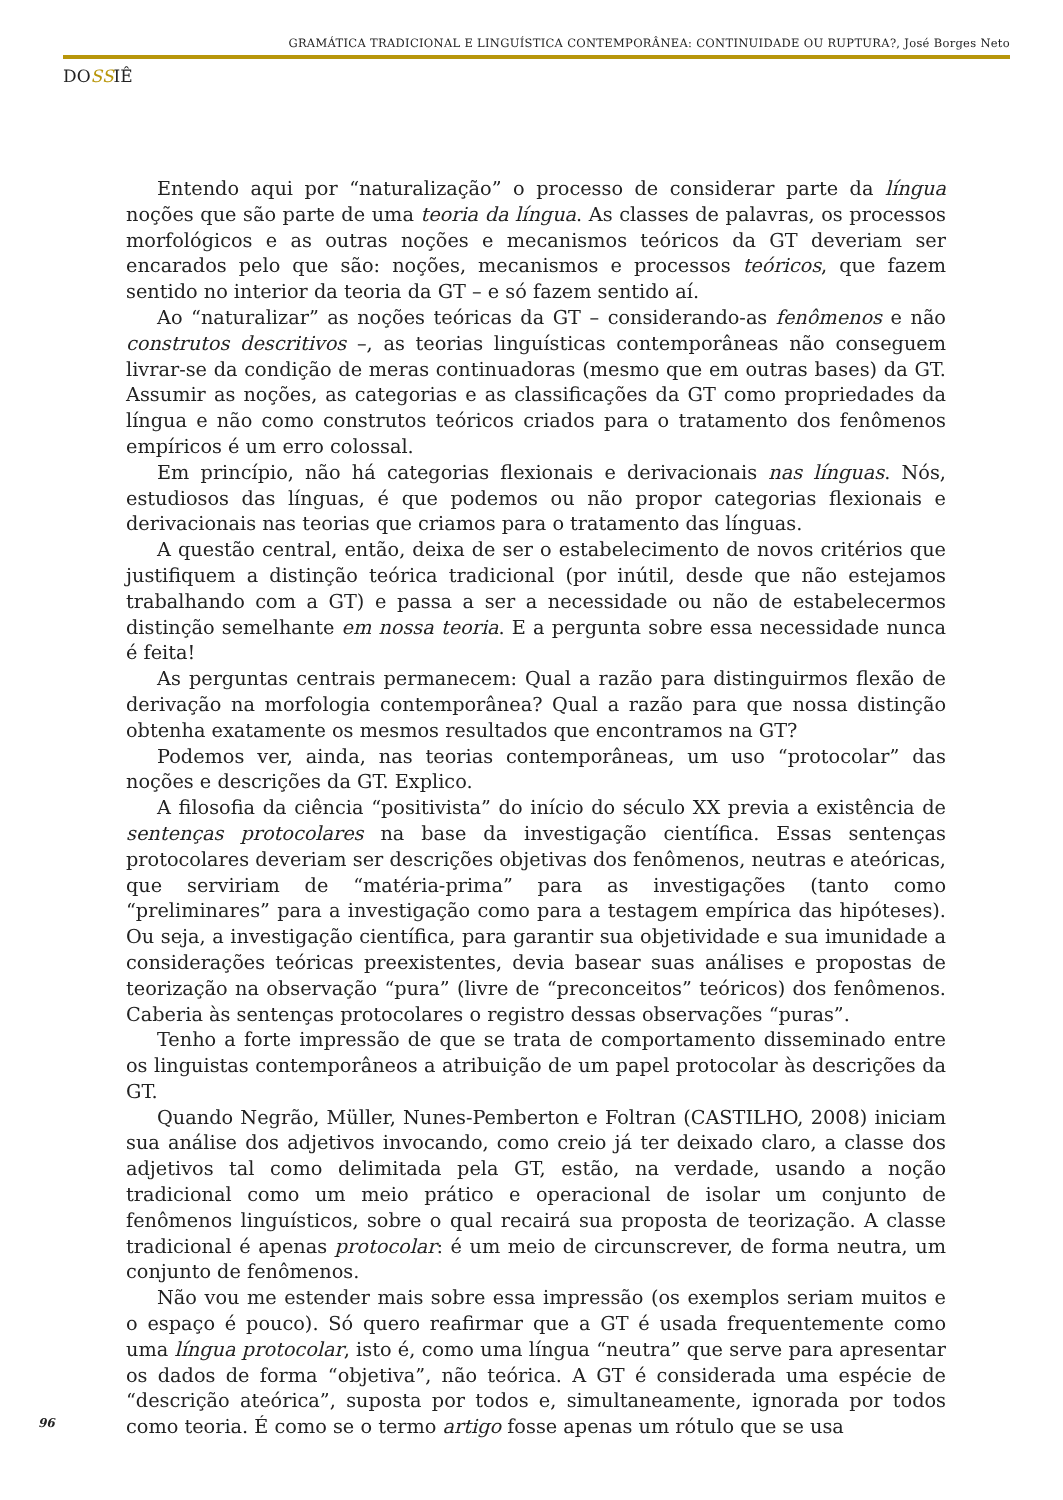GRAMÁTICA TRADICIONAL E LINGUÍSTICA CONTEMPORÂNEA: CONTINUIDADE OU RUPTURA?, José Borges Neto
DOSSIÊ
Entendo aqui por “naturalização” o processo de considerar parte da língua noções que são parte de uma teoria da língua. As classes de palavras, os processos morfológicos e as outras noções e mecanismos teóricos da GT deveriam ser encarados pelo que são: noções, mecanismos e processos teóricos, que fazem sentido no interior da teoria da GT – e só fazem sentido aí.
Ao “naturalizar” as noções teóricas da GT – considerando-as fenômenos e não construtos descritivos –, as teorias linguísticas contemporâneas não conseguem livrar-se da condição de meras continuadoras (mesmo que em outras bases) da GT. Assumir as noções, as categorias e as classificações da GT como propriedades da língua e não como construtos teóricos criados para o tratamento dos fenômenos empíricos é um erro colossal.
Em princípio, não há categorias flexionais e derivacionais nas línguas. Nós, estudiosos das línguas, é que podemos ou não propor categorias flexionais e derivacionais nas teorias que criamos para o tratamento das línguas.
A questão central, então, deixa de ser o estabelecimento de novos critérios que justifiquem a distinção teórica tradicional (por inútil, desde que não estejamos trabalhando com a GT) e passa a ser a necessidade ou não de estabelecermos distinção semelhante em nossa teoria. E a pergunta sobre essa necessidade nunca é feita!
As perguntas centrais permanecem: Qual a razão para distinguirmos flexão de derivação na morfologia contemporânea? Qual a razão para que nossa distinção obtenha exatamente os mesmos resultados que encontramos na GT?
Podemos ver, ainda, nas teorias contemporâneas, um uso “protocolar” das noções e descrições da GT. Explico.
A filosofia da ciência “positivista” do início do século XX previa a existência de sentenças protocolares na base da investigação científica. Essas sentenças protocolares deveriam ser descrições objetivas dos fenômenos, neutras e ateóricas, que serviriam de “matéria-prima” para as investigações (tanto como “preliminares” para a investigação como para a testagem empírica das hipóteses). Ou seja, a investigação científica, para garantir sua objetividade e sua imunidade a considerações teóricas preexistentes, devia basear suas análises e propostas de teorização na observação “pura” (livre de “preconceitos” teóricos) dos fenômenos. Caberia às sentenças protocolares o registro dessas observações “puras”.
Tenho a forte impressão de que se trata de comportamento disseminado entre os linguistas contemporâneos a atribuição de um papel protocolar às descrições da GT.
Quando Negrão, Müller, Nunes-Pemberton e Foltran (CASTILHO, 2008) iniciam sua análise dos adjetivos invocando, como creio já ter deixado claro, a classe dos adjetivos tal como delimitada pela GT, estão, na verdade, usando a noção tradicional como um meio prático e operacional de isolar um conjunto de fenômenos linguísticos, sobre o qual recairá sua proposta de teorização. A classe tradicional é apenas protocolar: é um meio de circunscrever, de forma neutra, um conjunto de fenômenos.
Não vou me estender mais sobre essa impressão (os exemplos seriam muitos e o espaço é pouco). Só quero reafirmar que a GT é usada frequentemente como uma língua protocolar, isto é, como uma língua “neutra” que serve para apresentar os dados de forma “objetiva”, não teórica. A GT é considerada uma espécie de “descrição ateórica”, suposta por todos e, simultaneamente, ignorada por todos como teoria. É como se o termo artigo fosse apenas um rótulo que se usa
96